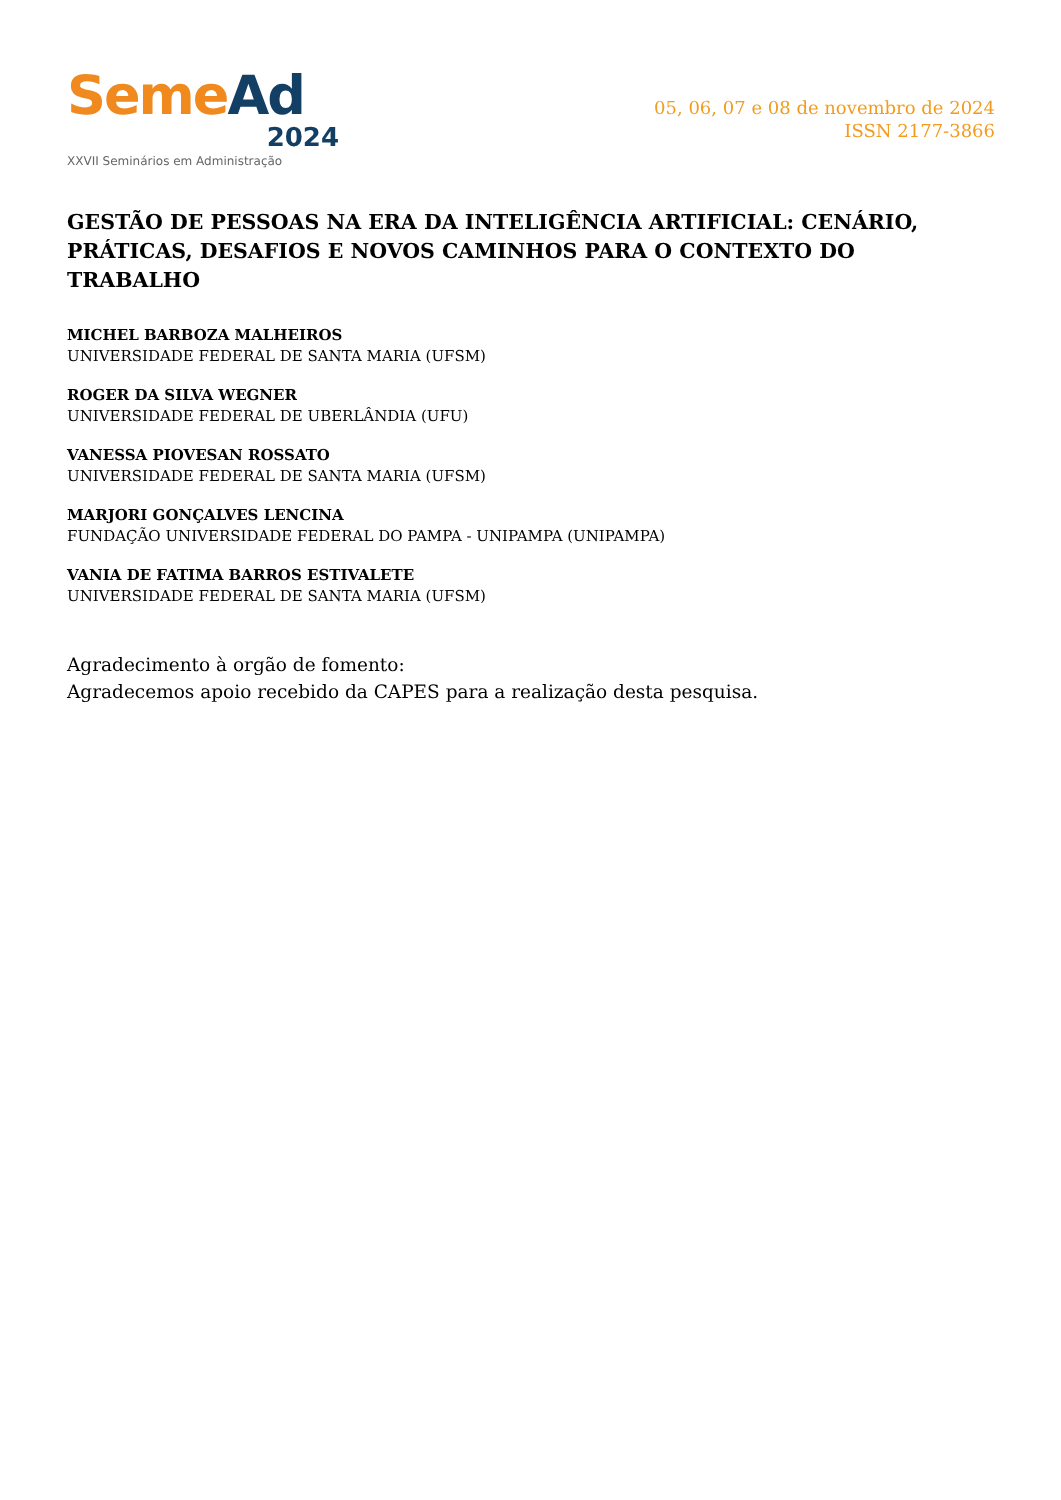Seme Ad
2024
XXVII Seminários em Administração
05, 06, 07 e 08 de novembro de 2024
ISSN 2177-3866
GESTÃO DE PESSOAS NA ERA DA INTELIGÊNCIA ARTIFICIAL: CENÁRIO, PRÁTICAS, DESAFIOS E NOVOS CAMINHOS PARA O CONTEXTO DO TRABALHO
MICHEL BARBOZA MALHEIROS
UNIVERSIDADE FEDERAL DE SANTA MARIA (UFSM)
ROGER DA SILVA WEGNER
UNIVERSIDADE FEDERAL DE UBERLÂNDIA (UFU)
VANESSA PIOVESAN ROSSATO
UNIVERSIDADE FEDERAL DE SANTA MARIA (UFSM)
MARJORI GONÇALVES LENCINA
FUNDAÇÃO UNIVERSIDADE FEDERAL DO PAMPA - UNIPAMPA (UNIPAMPA)
VANIA DE FATIMA BARROS ESTIVALETE
UNIVERSIDADE FEDERAL DE SANTA MARIA (UFSM)
Agradecimento à orgão de fomento:
Agradecemos apoio recebido da CAPES para a realização desta pesquisa.